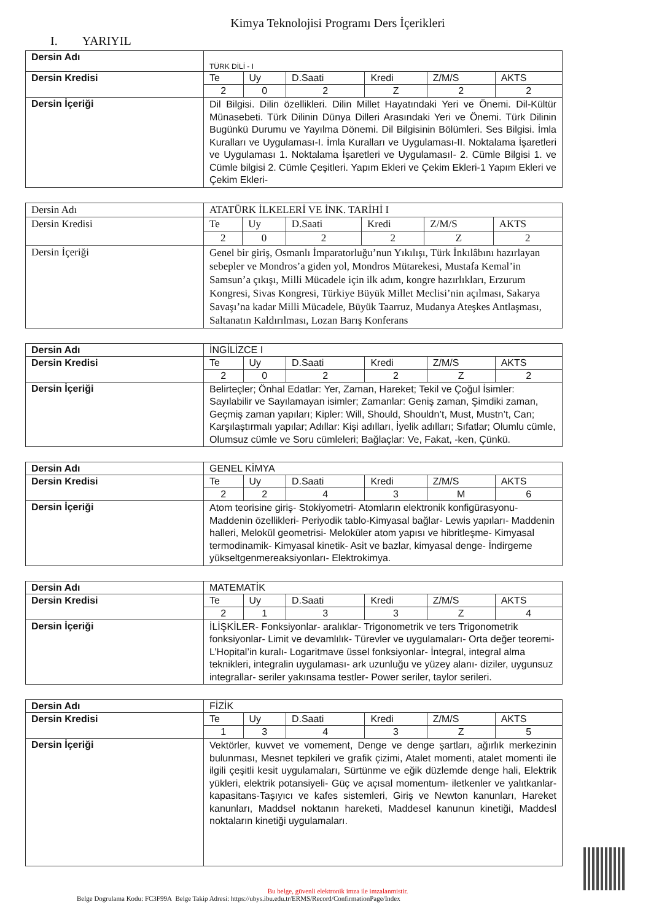Kimya Teknolojisi Programı Ders İçerikleri
I. YARIYIL
| Dersin Adı | TÜRK DİLİ - I | | | | | |
| Dersin Kredisi | Te | Uy | D.Saati | Kredi | Z/M/S | AKTS |
| | 2 | 0 | 2 | Z | 2 | 2 |
| Dersin İçeriği | Dil Bilgisi. Dilin özellikleri. Dilin Millet Hayatındaki Yeri ve Önemi. Dil-Kültür Münasebeti. Türk Dilinin Dünya Dilleri Arasındaki Yeri ve Önemi. Türk Dilinin Bugünkü Durumu ve Yayılma Dönemi. Dil Bilgisinin Bölümleri. Ses Bilgisi. İmla Kuralları ve Uygulaması-I. İmla Kuralları ve Uygulaması-II. Noktalama İşaretleri ve Uygulaması 1. Noktalama İşaretleri ve UygulamasıI- 2. Cümle Bilgisi 1. ve Cümle bilgisi 2. Cümle Çeşitleri. Yapım Ekleri ve Çekim Ekleri-1 Yapım Ekleri ve Çekim Ekleri- | | | | | |
| Dersin Adı | ATATÜRK İLKELERİ VE İNK. TARİHİ I | | | | | |
| Dersin Kredisi | Te | Uy | D.Saati | Kredi | Z/M/S | AKTS |
| | 2 | 0 | 2 | 2 | Z | 2 |
| Dersin İçeriği | Genel bir giriş, Osmanlı İmparatorluğu’nun Yıkılışı, Türk İnkılâbını hazırlayan sebepler ve Mondros’a giden yol, Mondros Mütarekesi, Mustafa Kemal’in Samsun’a çıkışı, Milli Mücadele için ilk adım, kongre hazırlıkları, Erzurum Kongresi, Sivas Kongresi, Türkiye Büyük Millet Meclisi’nin açılması, Sakarya Savaşı’na kadar Milli Mücadele, Büyük Taarruz, Mudanya Ateşkes Antlaşması, Saltanatın Kaldırılması, Lozan Barış Konferans | | | | | |
| Dersin Adı | İNGİLİZCE I | | | | | |
| Dersin Kredisi | Te | Uy | D.Saati | Kredi | Z/M/S | AKTS |
| | 2 | 0 | 2 | 2 | Z | 2 |
| Dersin İçeriği | Belirteçler; Önhal Edatlar: Yer, Zaman, Hareket; Tekil ve Çoğul İsimler: Sayılabilir ve Sayılamayan isimler; Zamanlar: Geniş zaman, Şimdiki zaman, Geçmiş zaman yapıları; Kipler: Will, Should, Shouldn’t, Must, Mustn’t, Can; Karşılaştırmalı yapılar; Adıllar: Kişi adılları, İyelik adılları; Sıfatlar; Olumlu cümle, Olumsuz cümle ve Soru cümleleri; Bağlaçlar: Ve, Fakat, -ken, Çünkü. | | | | | |
| Dersin Adı | GENEL KİMYA | | | | | |
| Dersin Kredisi | Te | Uy | D.Saati | Kredi | Z/M/S | AKTS |
| | 2 | 2 | 4 | 3 | M | 6 |
| Dersin İçeriği | Atom teorisine giriş- Stokiyometri- Atomların elektronik konfigürasyonu- Maddenin özellikleri- Periyodik tablo-Kimyasal bağlar- Lewis yapıları- Maddenin halleri, Melokül geometrisi- Meloküler atom yapısı ve hibritleşme- Kimyasal termodinamik- Kimyasal kinetik- Asit ve bazlar, kimyasal denge- İndirgeme yükseltgenmereaksiyonları- Elektrokimya. | | | | | |
| Dersin Adı | MATEMATİK | | | | | |
| Dersin Kredisi | Te | Uy | D.Saati | Kredi | Z/M/S | AKTS |
| | 2 | 1 | 3 | 3 | Z | 4 |
| Dersin İçeriği | İLİŞKİLER- Fonksiyonlar- aralıklar- Trigonometrik ve ters Trigonometrik fonksiyonlar- Limit ve devamlılık- Türevler ve uygulamaları- Orta değer teoremi- L’Hopital’in kuralı- Logaritmave üssel fonksiyonlar- İntegral, integral alma teknikleri, integralin uygulaması- ark uzunluğu ve yüzey alanı- diziler, uygunsuz integrallar- seriler yakınsama testler- Power seriler, taylor serileri. | | | | | |
| Dersin Adı | FİZİK | | | | | |
| Dersin Kredisi | Te | Uy | D.Saati | Kredi | Z/M/S | AKTS |
| | 1 | 3 | 4 | 3 | Z | 5 |
| Dersin İçeriği | Vektörler, kuvvet ve vomement, Denge ve denge şartları, ağırlık merkezinin bulunması, Mesnet tepkileri ve grafik çizimi, Atalet momenti, atalet momenti ile ilgili çeşitli kesit uygulamaları, Sürtünme ve eğik düzlemde denge hali, Elektrik yükleri, elektrik potansiyeli- Güç ve açısal momentum- iletkenler ve yalıtkanlar- kapasitans-Taşıyıcı ve kafes sistemleri, Giriş ve Newton kanunları, Hareket kanunları, Maddsel noktanın hareketi, Maddesel kanunun kinetiği, Maddesl noktaların kinetiği uygulamaları. | | | | | |
Bu belge, güvenli elektronik imza ile imzalanmistir.
Belge Dogrulama Kodu: FC3F99A Belge Takip Adresi: https://ubys.ibu.edu.tr/ERMS/Record/ConfirmationPage/Index